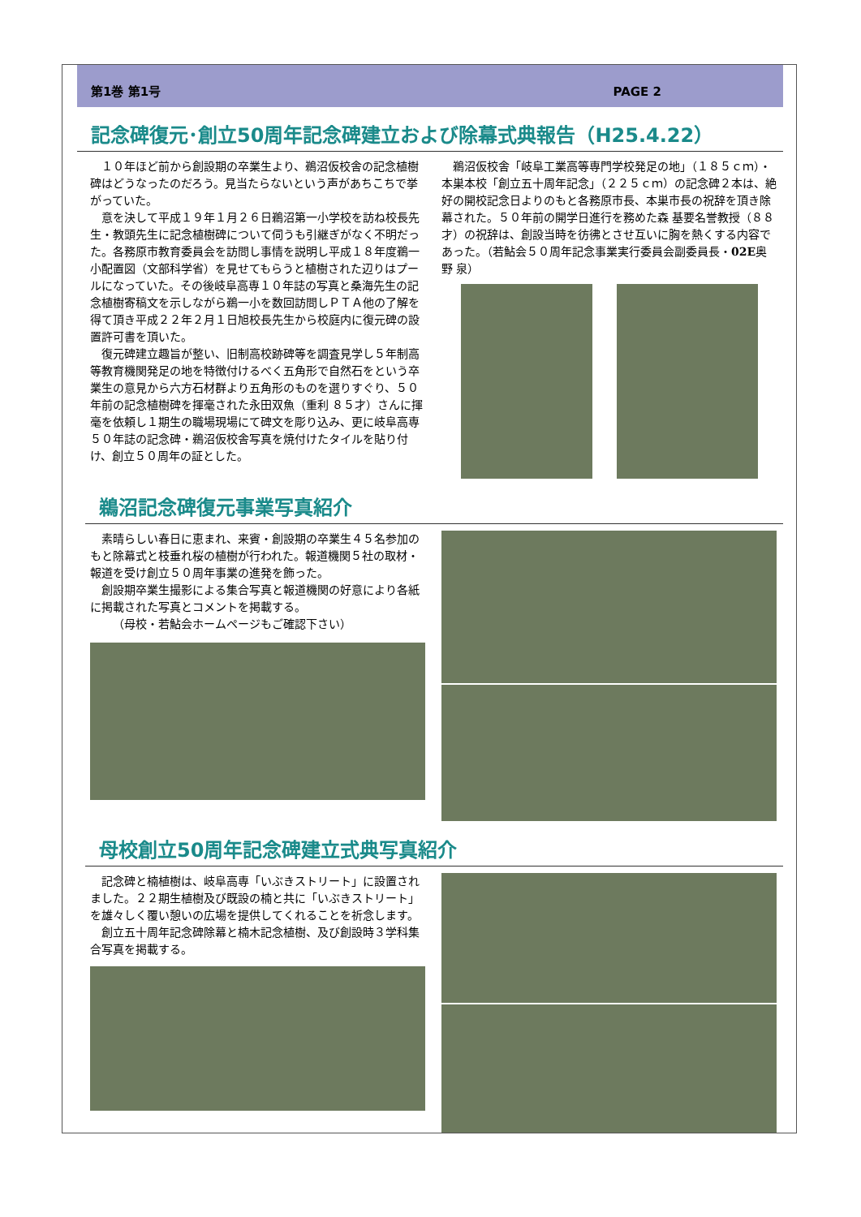第1巻 第1号 PAGE 2
記念碑復元･創立50周年記念碑建立および除幕式典報告（H25.4.22）
１０年ほど前から創設期の卒業生より、鵜沼仮校舎の記念植樹碑はどうなったのだろう。見当たらないという声があちこちで挙がっていた。
意を決して平成１９年１月２６日鵜沼第一小学校を訪ね校長先生・教頭先生に記念植樹碑について伺うも引継ぎがなく不明だった。各務原市教育委員会を訪問し事情を説明し平成１８年度鵜一小配置図（文部科学省）を見せてもらうと植樹された辺りはプールになっていた。その後岐阜高専１０年誌の写真と桑海先生の記念植樹寄稿文を示しながら鵜一小を数回訪問しＰＴＡ他の了解を得て頂き平成２２年２月１日旭校長先生から校庭内に復元碑の設置許可書を頂いた。
復元碑建立趣旨が整い、旧制高校跡碑等を調査見学し５年制高等教育機関発足の地を特徴付けるべく五角形で自然石をという卒業生の意見から六方石材群より五角形のものを選りすぐり、５０年前の記念植樹碑を揮毫された永田双魚（重利 ８５才）さんに揮毫を依頼し１期生の職場現場にて碑文を彫り込み、更に岐阜高専５０年誌の記念碑・鵜沼仮校舎写真を焼付けたタイルを貼り付け、創立５０周年の証とした。
鵜沼仮校舎「岐阜工業高等専門学校発足の地」（１８５ｃｍ）・本巣本校「創立五十周年記念」（２２５ｃｍ）の記念碑２本は、絶好の開校記念日よりのもと各務原市長、本巣市長の祝辞を頂き除幕された。５０年前の開学日進行を務めた森 基要名誉教授（８８才）の祝辞は、創設当時を彷彿とさせ互いに胸を熱くする内容であった。（若鮎会５０周年記念事業実行委員会副委員長・02E奥野 泉）
鵜沼記念碑復元事業写真紹介
素晴らしい春日に恵まれ、来賓・創設期の卒業生４５名参加のもと除幕式と枝垂れ桜の植樹が行われた。報道機関５社の取材・報道を受け創立５０周年事業の進発を飾った。
創設期卒業生撮影による集合写真と報道機関の好意により各紙に掲載された写真とコメントを掲載する。
（母校・若鮎会ホームページもご確認下さい）
母校創立50周年記念碑建立式典写真紹介
記念碑と楠植樹は、岐阜高専「いぶきストリート」に設置されました。２２期生植樹及び既設の楠と共に「いぶきストリート」を雄々しく覆い憩いの広場を提供してくれることを祈念します。
創立五十周年記念碑除幕と楠木記念植樹、及び創設時３学科集合写真を掲載する。